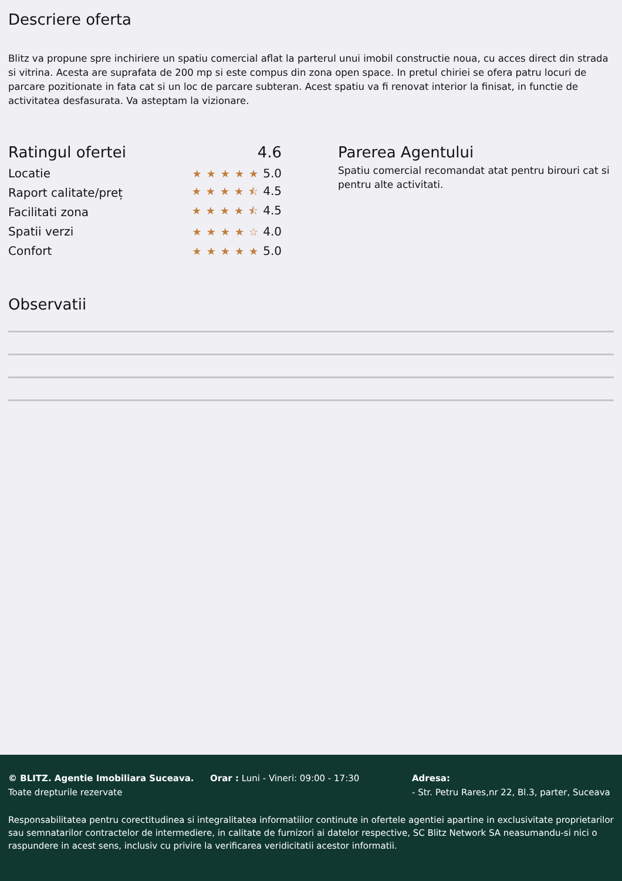Descriere oferta
Blitz va propune spre inchiriere un spatiu comercial aflat la parterul unui imobil constructie noua, cu acces direct din strada si vitrina. Acesta are suprafata de 200 mp si este compus din zona open space. In pretul chiriei se ofera patru locuri de parcare pozitionate in fata cat si un loc de parcare subteran. Acest spatiu va fi renovat interior la finisat, in functie de activitatea desfasurata. Va asteptam la vizionare.
Ratingul ofertei 4.6
Locatie ★★★★★5.0
Raport calitate/preț ★★★★⯪4.5
Facilitati zona ★★★★⯪4.5
Spatii verzi ★★★★☆4.0
Confort ★★★★★5.0
Parerea Agentului
Spatiu comercial recomandat atat pentru birouri cat si pentru alte activitati.
Observatii
© BLITZ. Agentie Imobiliara Suceava.
Toate drepturile rezervate
Orar : Luni - Vineri: 09:00 - 17:30 Adresa:
- Str. Petru Rares,nr 22, Bl.3, parter, Suceava
Responsabilitatea pentru corectitudinea si integralitatea informatiilor continute in ofertele agentiei apartine in exclusivitate proprietarilor sau semnatarilor contractelor de intermediere, in calitate de furnizori ai datelor respective, SC Blitz Network SA neasumandu-si nici o raspundere in acest sens, inclusiv cu privire la verificarea veridicitatii acestor informatii.